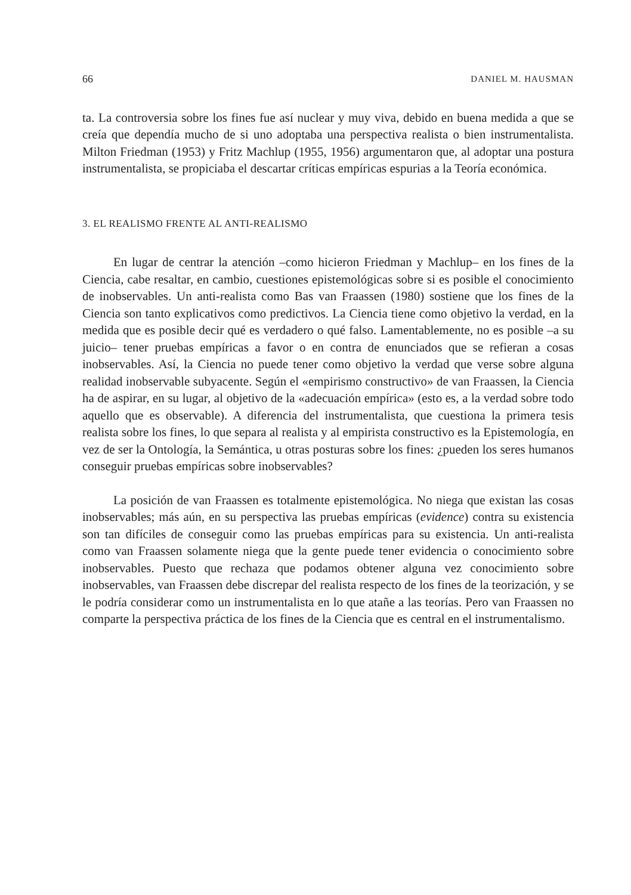66 DANIEL M. HAUSMAN
ta. La controversia sobre los fines fue así nuclear y muy viva, debido en buena medida a que se creía que dependía mucho de si uno adoptaba una perspectiva realista o bien instrumentalista. Milton Friedman (1953) y Fritz Machlup (1955, 1956) argumentaron que, al adoptar una postura instrumentalista, se propiciaba el descartar críticas empíricas espurias a la Teoría económica.
3. EL REALISMO FRENTE AL ANTI-REALISMO
En lugar de centrar la atención –como hicieron Friedman y Machlup– en los fines de la Ciencia, cabe resaltar, en cambio, cuestiones epistemológicas sobre si es posible el conocimiento de inobservables. Un anti-realista como Bas van Fraassen (1980) sostiene que los fines de la Ciencia son tanto explicativos como predictivos. La Ciencia tiene como objetivo la verdad, en la medida que es posible decir qué es verdadero o qué falso. Lamentablemente, no es posible –a su juicio– tener pruebas empíricas a favor o en contra de enunciados que se refieran a cosas inobservables. Así, la Ciencia no puede tener como objetivo la verdad que verse sobre alguna realidad inobservable subyacente. Según el «empirismo constructivo» de van Fraassen, la Ciencia ha de aspirar, en su lugar, al objetivo de la «adecuación empírica» (esto es, a la verdad sobre todo aquello que es observable). A diferencia del instrumentalista, que cuestiona la primera tesis realista sobre los fines, lo que separa al realista y al empirista constructivo es la Epistemología, en vez de ser la Ontología, la Semántica, u otras posturas sobre los fines: ¿pueden los seres humanos conseguir pruebas empíricas sobre inobservables?
La posición de van Fraassen es totalmente epistemológica. No niega que existan las cosas inobservables; más aún, en su perspectiva las pruebas empíricas (evidence) contra su existencia son tan difíciles de conseguir como las pruebas empíricas para su existencia. Un anti-realista como van Fraassen solamente niega que la gente puede tener evidencia o conocimiento sobre inobservables. Puesto que rechaza que podamos obtener alguna vez conocimiento sobre inobservables, van Fraassen debe discrepar del realista respecto de los fines de la teorización, y se le podría considerar como un instrumentalista en lo que atañe a las teorías. Pero van Fraassen no comparte la perspectiva práctica de los fines de la Ciencia que es central en el instrumentalismo.